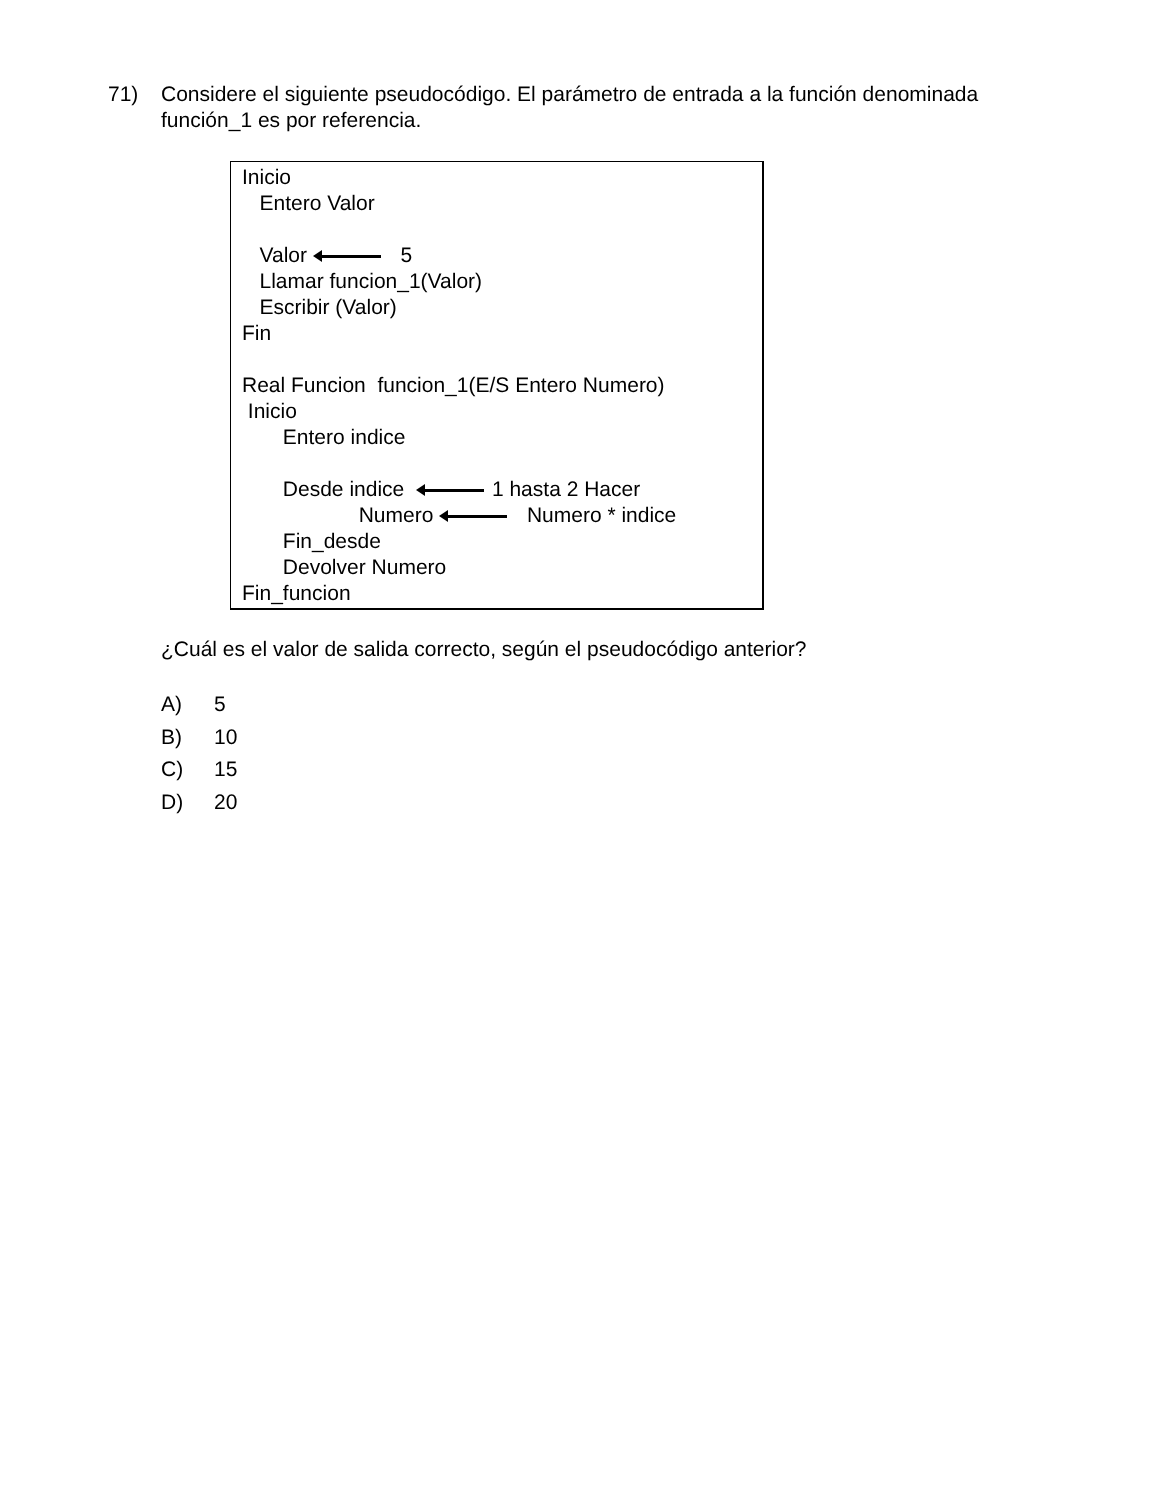71)
Considere el siguiente pseudocódigo. El parámetro de entrada a la función denominada función_1 es por referencia.
Inicio
Entero Valor
Valor 5
Llamar funcion_1(Valor)
Escribir (Valor)
Fin
Real Funcion funcion_1(E/S Entero Numero)
Inicio
Entero indice
Desde indice 1 hasta 2 Hacer
Numero Numero * indice
Fin_desde
Devolver Numero
Fin_funcion
¿Cuál es el valor de salida correcto, según el pseudocódigo anterior?
A) 5
B) 10
C) 15
D) 20